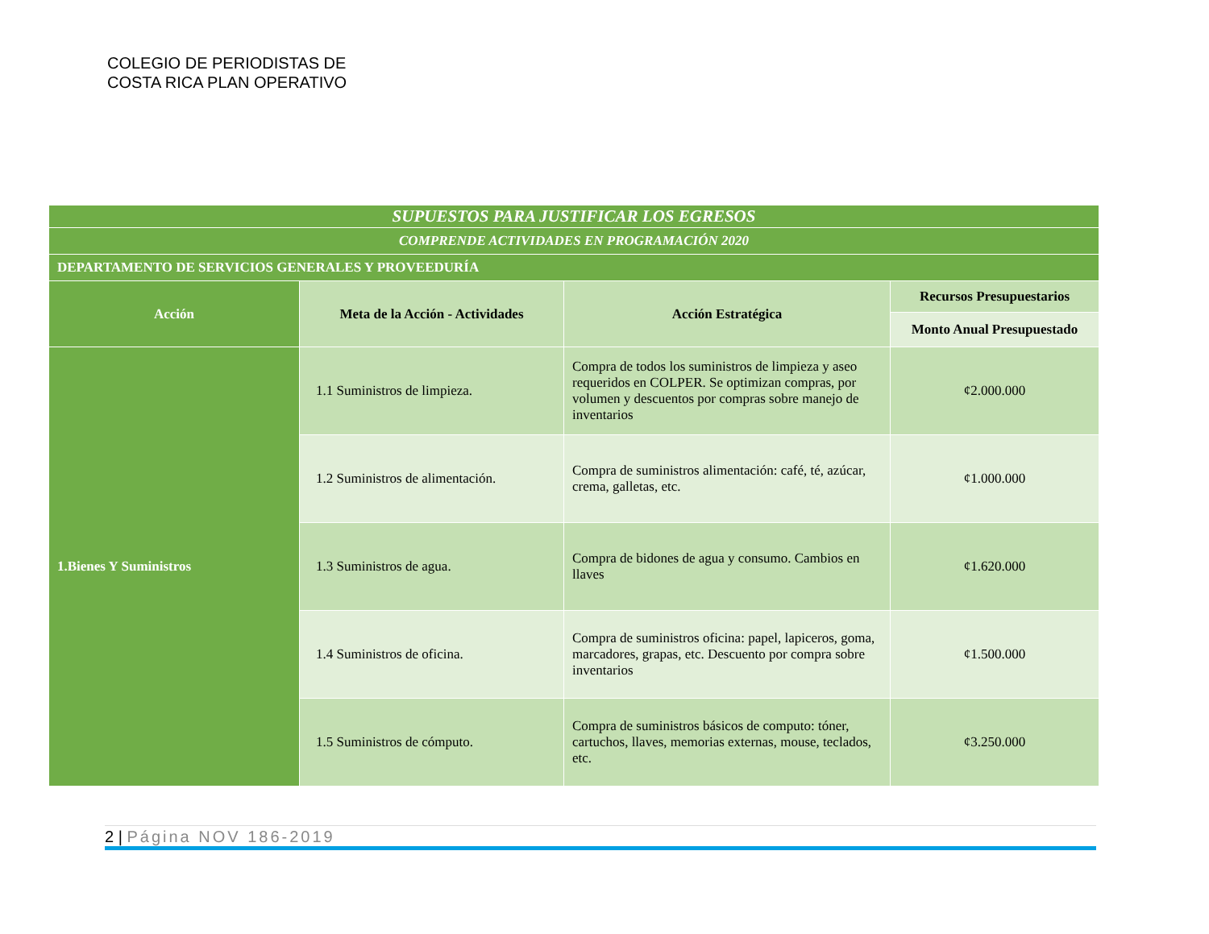COLEGIO DE PERIODISTAS DE
COSTA RICA PLAN OPERATIVO
| SUPUESTOS PARA JUSTIFICAR LOS EGRESOS | | | |
| COMPRENDE ACTIVIDADES EN PROGRAMACIÓN 2020 | | | |
| DEPARTAMENTO DE SERVICIOS GENERALES Y PROVEEDURÍA | | | |
| Acción | Meta de la Acción - Actividades | Acción Estratégica | Recursos Presupuestarios |
| | | | Monto Anual Presupuestado |
| 1.Bienes Y Suministros | 1.1 Suministros de limpieza. | Compra de todos los suministros de limpieza y aseo requeridos en COLPER. Se optimizan compras, por volumen y descuentos por compras sobre manejo de inventarios | ¢2.000.000 |
| | 1.2 Suministros de alimentación. | Compra de suministros alimentación: café, té, azúcar, crema, galletas, etc. | ¢1.000.000 |
| | 1.3 Suministros de agua. | Compra de bidones de agua y consumo. Cambios en llaves | ¢1.620.000 |
| | 1.4 Suministros de oficina. | Compra de suministros oficina: papel, lapiceros, goma, marcadores, grapas, etc. Descuento por compra sobre inventarios | ¢1.500.000 |
| | 1.5 Suministros de cómputo. | Compra de suministros básicos de computo: tóner, cartuchos, llaves, memorias externas, mouse, teclados, etc. | ¢3.250.000 |
2 | Página NOV 186-2019